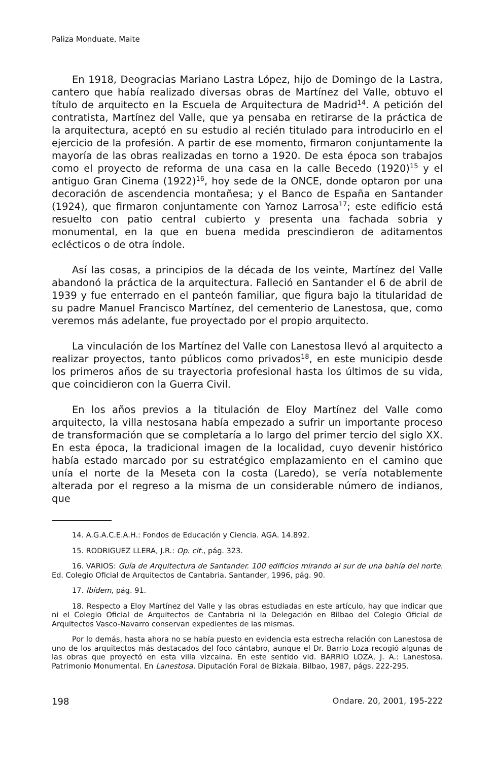Paliza Monduate, Maite
En 1918, Deogracias Mariano Lastra López, hijo de Domingo de la Lastra, cantero que había realizado diversas obras de Martínez del Valle, obtuvo el título de arquitecto en la Escuela de Arquitectura de Madrid<sup>14</sup>. A petición del contratista, Martínez del Valle, que ya pensaba en retirarse de la práctica de la arquitectura, aceptó en su estudio al recién titulado para introducirlo en el ejercicio de la profesión. A partir de ese momento, firmaron conjuntamente la mayoría de las obras realizadas en torno a 1920. De esta época son trabajos como el proyecto de reforma de una casa en la calle Becedo (1920)<sup>15</sup> y el antiguo Gran Cinema (1922)<sup>16</sup>, hoy sede de la ONCE, donde optaron por una decoración de ascendencia montañesa; y el Banco de España en Santander (1924), que firmaron conjuntamente con Yarnoz Larrosa<sup>17</sup>; este edificio está resuelto con patio central cubierto y presenta una fachada sobria y monumental, en la que en buena medida prescindieron de aditamentos eclécticos o de otra índole.
Así las cosas, a principios de la década de los veinte, Martínez del Valle abandonó la práctica de la arquitectura. Falleció en Santander el 6 de abril de 1939 y fue enterrado en el panteón familiar, que figura bajo la titularidad de su padre Manuel Francisco Martínez, del cementerio de Lanestosa, que, como veremos más adelante, fue proyectado por el propio arquitecto.
La vinculación de los Martínez del Valle con Lanestosa llevó al arquitecto a realizar proyectos, tanto públicos como privados<sup>18</sup>, en este municipio desde los primeros años de su trayectoria profesional hasta los últimos de su vida, que coincidieron con la Guerra Civil.
En los años previos a la titulación de Eloy Martínez del Valle como arquitecto, la villa nestosana había empezado a sufrir un importante proceso de transformación que se completaría a lo largo del primer tercio del siglo XX. En esta época, la tradicional imagen de la localidad, cuyo devenir histórico había estado marcado por su estratégico emplazamiento en el camino que unía el norte de la Meseta con la costa (Laredo), se vería notablemente alterada por el regreso a la misma de un considerable número de indianos, que
14. A.G.A.C.E.A.H.: Fondos de Educación y Ciencia. AGA. 14.892.
15. RODRIGUEZ LLERA, J.R.: Op. cit., pág. 323.
16. VARIOS: Guía de Arquitectura de Santander. 100 edificios mirando al sur de una bahía del norte. Ed. Colegio Oficial de Arquitectos de Cantabria. Santander, 1996, pág. 90.
17. Ibídem, pág. 91.
18. Respecto a Eloy Martínez del Valle y las obras estudiadas en este artículo, hay que indicar que ni el Colegio Oficial de Arquitectos de Cantabria ni la Delegación en Bilbao del Colegio Oficial de Arquitectos Vasco-Navarro conservan expedientes de las mismas.
Por lo demás, hasta ahora no se había puesto en evidencia esta estrecha relación con Lanestosa de uno de los arquitectos más destacados del foco cántabro, aunque el Dr. Barrio Loza recogió algunas de las obras que proyectó en esta villa vizcaina. En este sentido vid. BARRIO LOZA, J. A.: Lanestosa. Patrimonio Monumental. En Lanestosa. Diputación Foral de Bizkaia. Bilbao, 1987, págs. 222-295.
198 Ondare. 20, 2001, 195-222